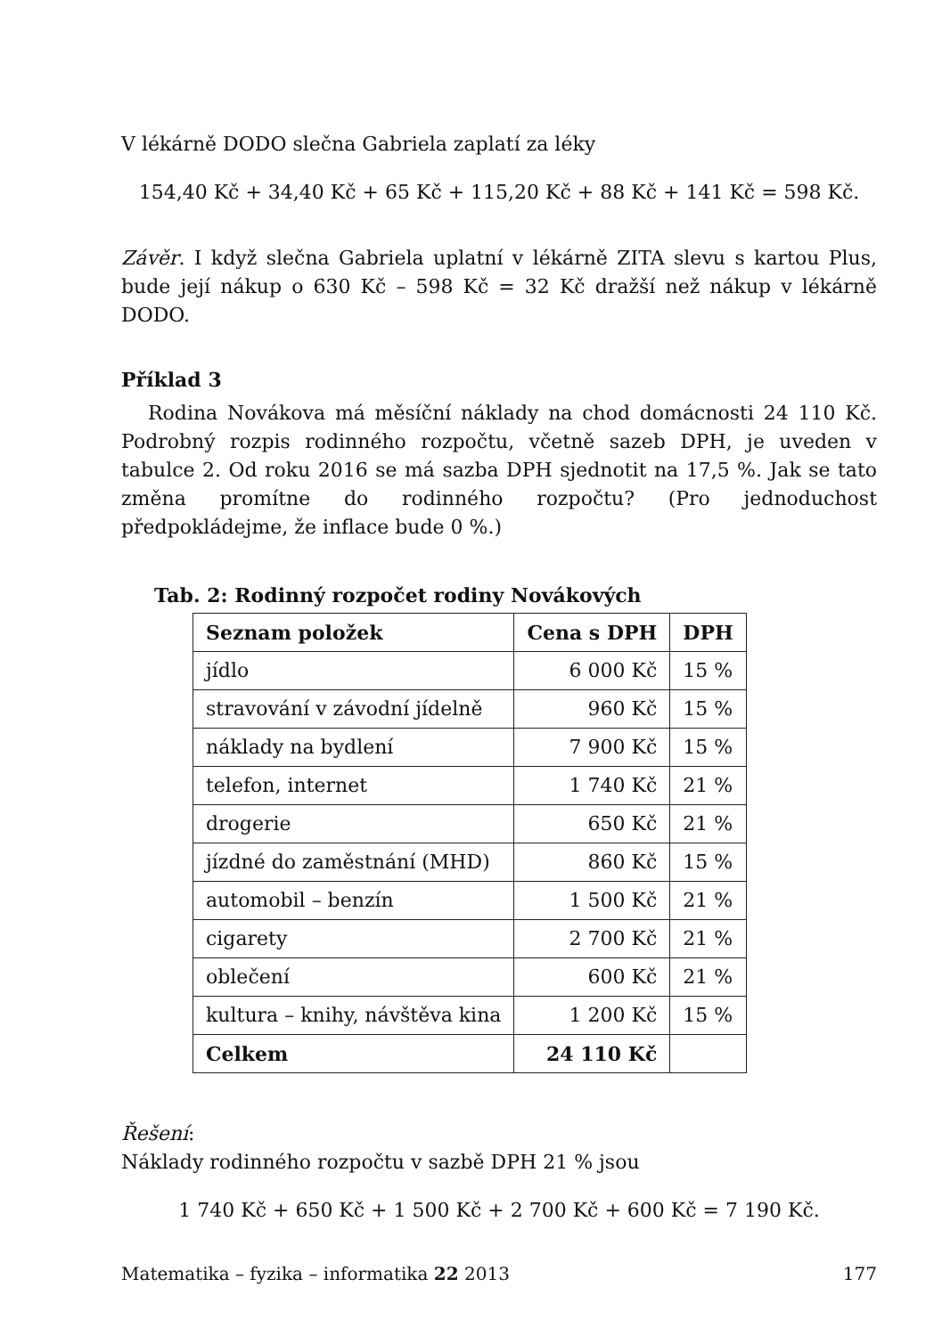V lékárně DODO slečna Gabriela zaplatí za léky
154,40 Kč + 34,40 Kč + 65 Kč + 115,20 Kč + 88 Kč + 141 Kč = 598 Kč.
Závěr. I když slečna Gabriela uplatní v lékárně ZITA slevu s kartou Plus, bude její nákup o 630 Kč – 598 Kč = 32 Kč dražší než nákup v lékárně DODO.
Příklad 3
Rodina Novákova má měsíční náklady na chod domácnosti 24 110 Kč. Podrobný rozpis rodinného rozpočtu, včetně sazeb DPH, je uveden v tabulce 2. Od roku 2016 se má sazba DPH sjednotit na 17,5 %. Jak se tato změna promítne do rodinného rozpočtu? (Pro jednoduchost předpokládejme, že inflace bude 0 %.)
Tab. 2: Rodinný rozpočet rodiny Novákových
| Seznam položek | Cena s DPH | DPH |
| --- | --- | --- |
| jídlo | 6 000 Kč | 15 % |
| stravování v závodní jídelně | 960 Kč | 15 % |
| náklady na bydlení | 7 900 Kč | 15 % |
| telefon, internet | 1 740 Kč | 21 % |
| drogerie | 650 Kč | 21 % |
| jízdné do zaměstnání (MHD) | 860 Kč | 15 % |
| automobil – benzín | 1 500 Kč | 21 % |
| cigarety | 2 700 Kč | 21 % |
| oblečení | 600 Kč | 21 % |
| kultura – knihy, návštěva kina | 1 200 Kč | 15 % |
| Celkem | 24 110 Kč | |
Řešení:
Náklady rodinného rozpočtu v sazbě DPH 21 % jsou
1 740 Kč + 650 Kč + 1 500 Kč + 2 700 Kč + 600 Kč = 7 190 Kč.
Matematika – fyzika – informatika 22 2013 177